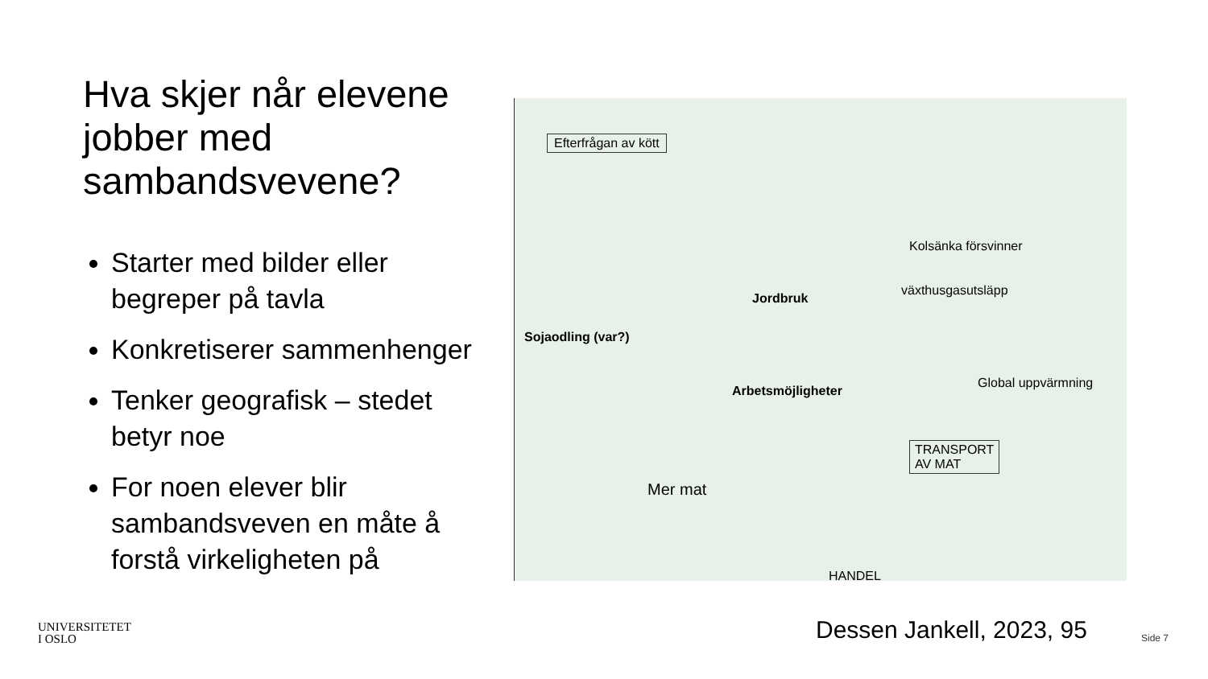Hva skjer når elevene jobber med sambandsvevene?
Starter med bilder eller begreper på tavla
Konkretiserer sammenhenger
Tenker geografisk – stedet betyr noe
For noen elever blir sambandsveven en måte å forstå virkeligheten på
Efterfrågan av kött
Kolsänka försvinner
växthusgasutsläpp
Jordbruk
Sojaodling (var?)
Arbetsmöjligheter
Global uppvärmning
TRANSPORT
AV MAT
Mer mat
HANDEL
UNIVERSITETET
I OSLO
Dessen Jankell, 2023, 95 Side 7